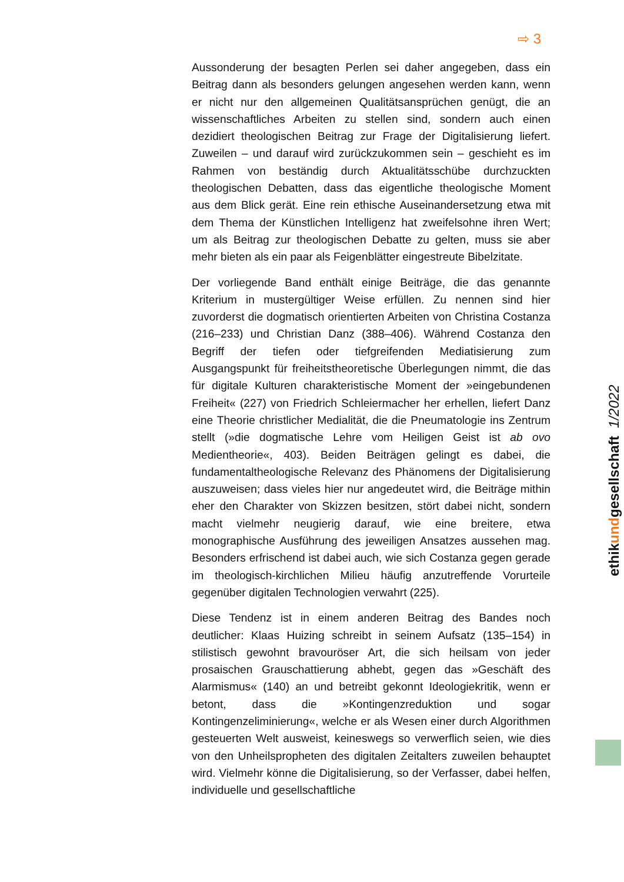⇨ 3
Aussonderung der besagten Perlen sei daher angegeben, dass ein Beitrag dann als besonders gelungen angesehen werden kann, wenn er nicht nur den allgemeinen Qualitätsansprüchen genügt, die an wissenschaftliches Arbeiten zu stellen sind, sondern auch einen dezidiert theologischen Beitrag zur Frage der Digitalisierung liefert. Zuweilen – und darauf wird zurückzukommen sein – geschieht es im Rahmen von beständig durch Aktualitätsschübe durchzuckten theologischen Debatten, dass das eigentliche theologische Moment aus dem Blick gerät. Eine rein ethische Auseinandersetzung etwa mit dem Thema der Künstlichen Intelligenz hat zweifelsohne ihren Wert; um als Beitrag zur theologischen Debatte zu gelten, muss sie aber mehr bieten als ein paar als Feigenblätter eingestreute Bibelzitate.
Der vorliegende Band enthält einige Beiträge, die das genannte Kriterium in mustergültiger Weise erfüllen. Zu nennen sind hier zuvorderst die dogmatisch orientierten Arbeiten von Christina Costanza (216–233) und Christian Danz (388–406). Während Costanza den Begriff der tiefen oder tiefgreifenden Mediatisierung zum Ausgangspunkt für freiheitstheoretische Überlegungen nimmt, die das für digitale Kulturen charakteristische Moment der »eingebundenen Freiheit« (227) von Friedrich Schleiermacher her erhellen, liefert Danz eine Theorie christlicher Medialität, die die Pneumatologie ins Zentrum stellt (»die dogmatische Lehre vom Heiligen Geist ist ab ovo Medientheorie«, 403). Beiden Beiträgen gelingt es dabei, die fundamentaltheologische Relevanz des Phänomens der Digitalisierung auszuweisen; dass vieles hier nur angedeutet wird, die Beiträge mithin eher den Charakter von Skizzen besitzen, stört dabei nicht, sondern macht vielmehr neugierig darauf, wie eine breitere, etwa monographische Ausführung des jeweiligen Ansatzes aussehen mag. Besonders erfrischend ist dabei auch, wie sich Costanza gegen gerade im theologisch-kirchlichen Milieu häufig anzutreffende Vorurteile gegenüber digitalen Technologien verwahrt (225).
Diese Tendenz ist in einem anderen Beitrag des Bandes noch deutlicher: Klaas Huizing schreibt in seinem Aufsatz (135–154) in stilistisch gewohnt bravouröser Art, die sich heilsam von jeder prosaischen Grauschattierung abhebt, gegen das »Geschäft des Alarmismus« (140) an und betreibt gekonnt Ideologiekritik, wenn er betont, dass die »Kontingenzreduktion und sogar Kontingenzeliminierung«, welche er als Wesen einer durch Algorithmen gesteuerten Welt ausweist, keineswegs so verwerflich seien, wie dies von den Unheilspropheten des digitalen Zeitalters zuweilen behauptet wird. Vielmehr könne die Digitalisierung, so der Verfasser, dabei helfen, individuelle und gesellschaftliche
ethikundgesellschaft 1/2022